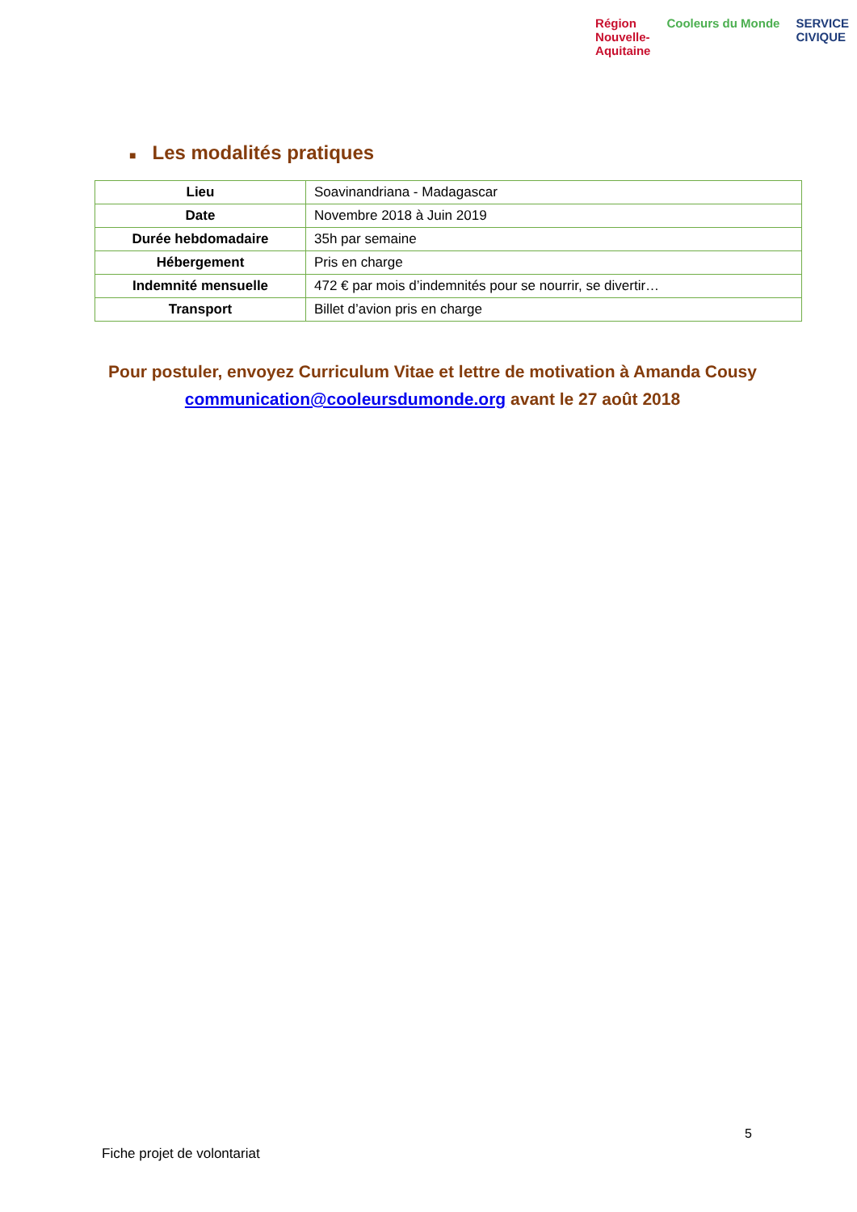Région
Nouvelle-
Aquitaine
Cooleurs du Monde SERVICE
CIVIQUE
■ Les modalités pratiques
| Lieu | Soavinandriana - Madagascar |
| Date | Novembre 2018 à Juin 2019 |
| Durée hebdomadaire | 35h par semaine |
| Hébergement | Pris en charge |
| Indemnité mensuelle | 472 € par mois d’indemnités pour se nourrir, se divertir… |
| Transport | Billet d’avion pris en charge |
Pour postuler, envoyez Curriculum Vitae et lettre de motivation à Amanda Cousy communication@cooleursdumonde.org avant le 27 août 2018
5
Fiche projet de volontariat